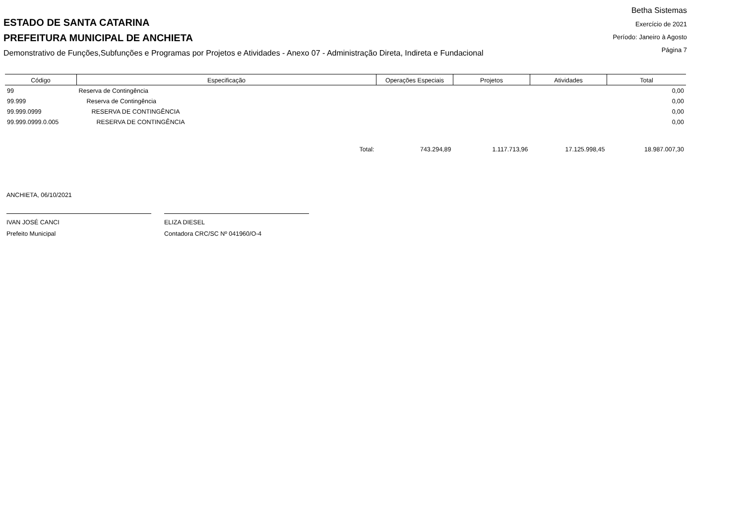ESTADO DE SANTA CATARINA
PREFEITURA MUNICIPAL DE ANCHIETA
Demonstrativo de Funções,Subfunções e Programas por Projetos e Atividades - Anexo 07 - Administração Direta, Indireta e Fundacional
Betha Sistemas
Exercício de 2021
Período: Janeiro à Agosto
Página 7
| Código | Especificação | Operações Especiais | Projetos | Atividades | Total |
| --- | --- | --- | --- | --- | --- |
| 99 | Reserva de Contingência | | | | 0,00 |
| 99.999 | Reserva de Contingência | | | | 0,00 |
| 99.999.0999 | RESERVA DE CONTINGÊNCIA | | | | 0,00 |
| 99.999.0999.0.005 | RESERVA DE CONTINGÊNCIA | | | | 0,00 |
| | Total: | 743.294,89 | 1.117.713,96 | 17.125.998,45 | 18.987.007,30 |
ANCHIETA, 06/10/2021
IVAN JOSÉ CANCI
Prefeito Municipal
ELIZA DIESEL
Contadora CRC/SC Nº 041960/O-4